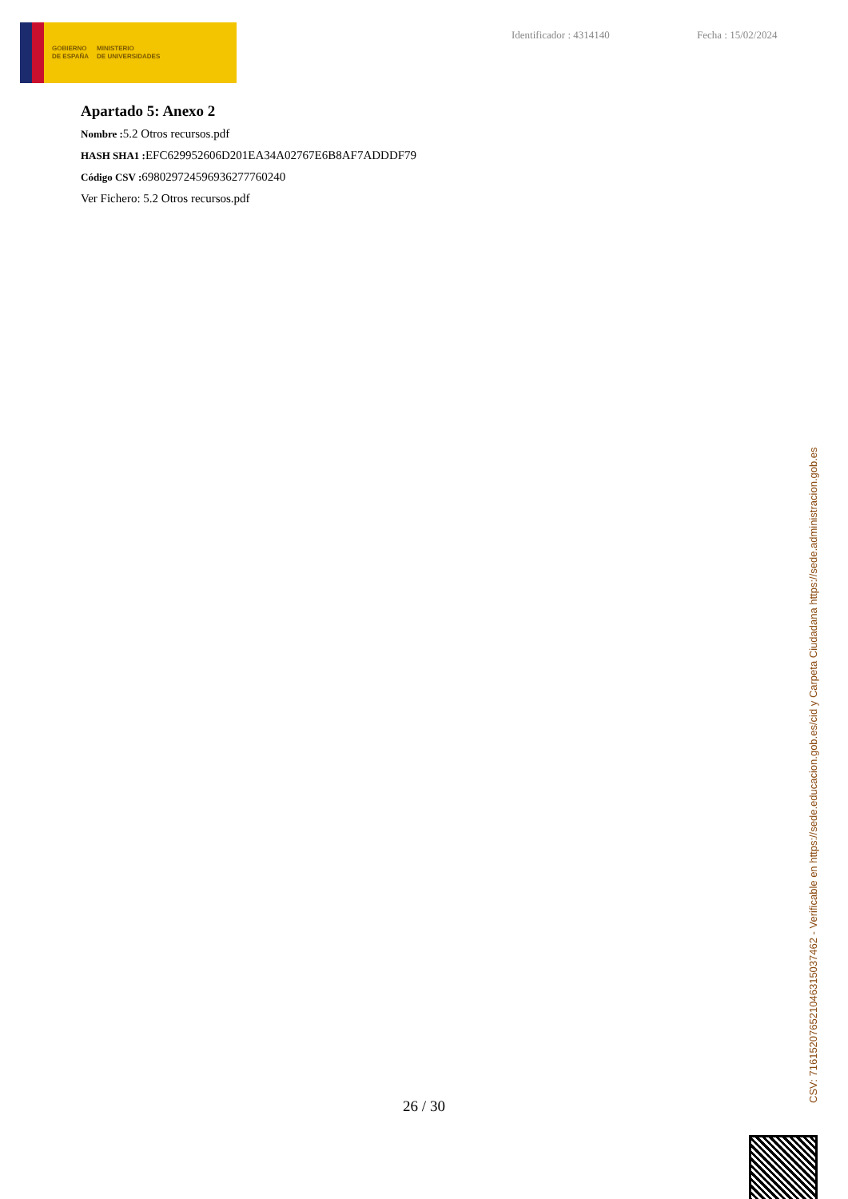GOBIERNO
DE ESPAÑA
MINISTERIO
DE UNIVERSIDADES
Identificador : 4314140 Fecha : 15/02/2024
Apartado 5: Anexo 2
Nombre : 5.2 Otros recursos.pdf
HASH SHA1 : EFC629952606D201EA34A02767E6B8AF7ADDDF79
Código CSV : 698029724596936277760240
Ver Fichero: 5.2 Otros recursos.pdf
26 / 30
CSV: 716152076521046315037462 - Verificable en https://sede.educacion.gob.es/cid y Carpeta Ciudadana https://sede.administracion.gob.es